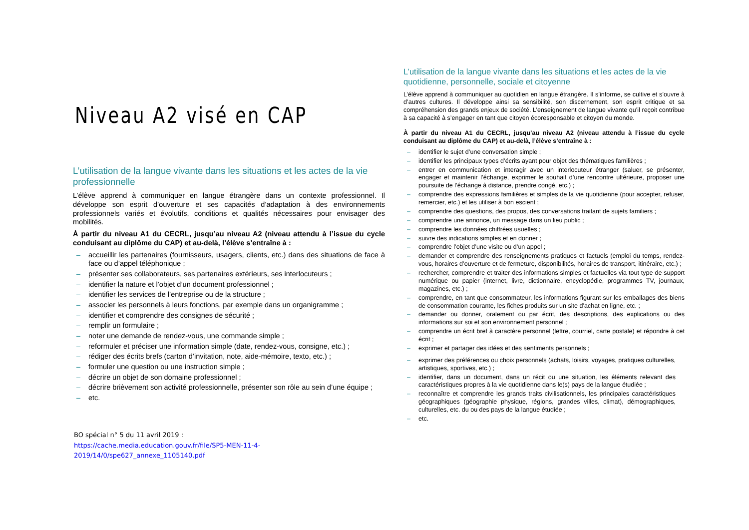Niveau A2 visé en CAP
L’utilisation de la langue vivante dans les situations et les actes de la vie professionnelle
L’élève apprend à communiquer en langue étrangère dans un contexte professionnel. Il développe son esprit d’ouverture et ses capacités d’adaptation à des environnements professionnels variés et évolutifs, conditions et qualités nécessaires pour envisager des mobilités.
À partir du niveau A1 du CECRL, jusqu’au niveau A2 (niveau attendu à l’issue du cycle conduisant au diplôme du CAP) et au-delà, l’élève s’entraîne à :
– accueillir les partenaires (fournisseurs, usagers, clients, etc.) dans des situations de face à face ou d’appel téléphonique ;
– présenter ses collaborateurs, ses partenaires extérieurs, ses interlocuteurs ;
– identifier la nature et l’objet d’un document professionnel ;
– identifier les services de l’entreprise ou de la structure ;
– associer les personnels à leurs fonctions, par exemple dans un organigramme ;
– identifier et comprendre des consignes de sécurité ;
– remplir un formulaire ;
– noter une demande de rendez-vous, une commande simple ;
– reformuler et préciser une information simple (date, rendez-vous, consigne, etc.) ;
– rédiger des écrits brefs (carton d’invitation, note, aide-mémoire, texto, etc.) ;
– formuler une question ou une instruction simple ;
– décrire un objet de son domaine professionnel ;
– décrire brièvement son activité professionnelle, présenter son rôle au sein d’une équipe ;
– etc.
BO spécial n° 5 du 11 avril 2019 :
https://cache.media.education.gouv.fr/file/SP5-MEN-11-4-2019/14/0/spe627_annexe_1105140.pdf
L’utilisation de la langue vivante dans les situations et les actes de la vie quotidienne, personnelle, sociale et citoyenne
L’élève apprend à communiquer au quotidien en langue étrangère. Il s’informe, se cultive et s’ouvre à d’autres cultures. Il développe ainsi sa sensibilité, son discernement, son esprit critique et sa compréhension des grands enjeux de société. L’enseignement de langue vivante qu’il reçoit contribue à sa capacité à s’engager en tant que citoyen écoresponsable et citoyen du monde.
À partir du niveau A1 du CECRL, jusqu’au niveau A2 (niveau attendu à l’issue du cycle conduisant au diplôme du CAP) et au-delà, l’élève s’entraîne à :
– identifier le sujet d’une conversation simple ;
– identifier les principaux types d’écrits ayant pour objet des thématiques familières ;
– entrer en communication et interagir avec un interlocuteur étranger (saluer, se présenter, engager et maintenir l’échange, exprimer le souhait d’une rencontre ultérieure, proposer une poursuite de l’échange à distance, prendre congé, etc.) ;
– comprendre des expressions familières et simples de la vie quotidienne (pour accepter, refuser, remercier, etc.) et les utiliser à bon escient ;
– comprendre des questions, des propos, des conversations traitant de sujets familiers ;
– comprendre une annonce, un message dans un lieu public ;
– comprendre les données chiffrées usuelles ;
– suivre des indications simples et en donner ;
– comprendre l’objet d’une visite ou d’un appel ;
– demander et comprendre des renseignements pratiques et factuels (emploi du temps, rendez-vous, horaires d’ouverture et de fermeture, disponibilités, horaires de transport, itinéraire, etc.) ;
– rechercher, comprendre et traiter des informations simples et factuelles via tout type de support numérique ou papier (internet, livre, dictionnaire, encyclopédie, programmes TV, journaux, magazines, etc.) ;
– comprendre, en tant que consommateur, les informations figurant sur les emballages des biens de consommation courante, les fiches produits sur un site d’achat en ligne, etc. ;
– demander ou donner, oralement ou par écrit, des descriptions, des explications ou des informations sur soi et son environnement personnel ;
– comprendre un écrit bref à caractère personnel (lettre, courriel, carte postale) et répondre à cet écrit ;
– exprimer et partager des idées et des sentiments personnels ;
– exprimer des préférences ou choix personnels (achats, loisirs, voyages, pratiques culturelles, artistiques, sportives, etc.) ;
– identifier, dans un document, dans un récit ou une situation, les éléments relevant des caractéristiques propres à la vie quotidienne dans le(s) pays de la langue étudiée ;
– reconnaître et comprendre les grands traits civilisationnels, les principales caractéristiques géographiques (géographie physique, régions, grandes villes, climat), démographiques, culturelles, etc. du ou des pays de la langue étudiée ;
– etc.